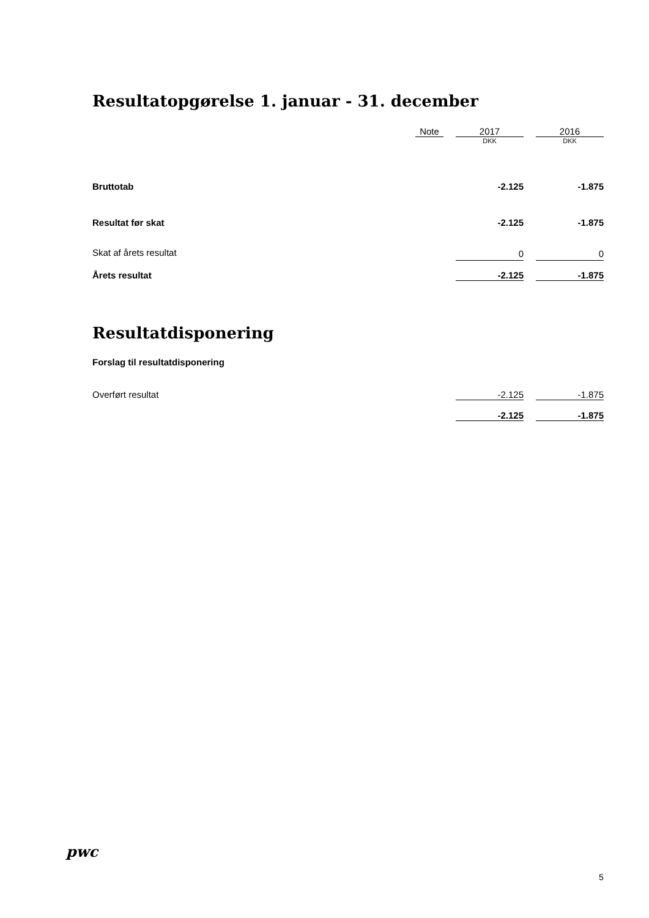Resultatopgørelse 1. januar - 31. december
| | Note | | 2017 | | 2016 |
| --- | --- | --- | --- | --- | --- |
| | | | DKK | | DKK |
| Bruttotab | | | -2.125 | | -1.875 |
| Resultat før skat | | | -2.125 | | -1.875 |
| Skat af årets resultat | | | 0 | | 0 |
| Årets resultat | | | -2.125 | | -1.875 |
Resultatdisponering
Forslag til resultatdisponering
| Overført resultat | | -2.125 | | -1.875 |
| | | -2.125 | | -1.875 |
pwc
5